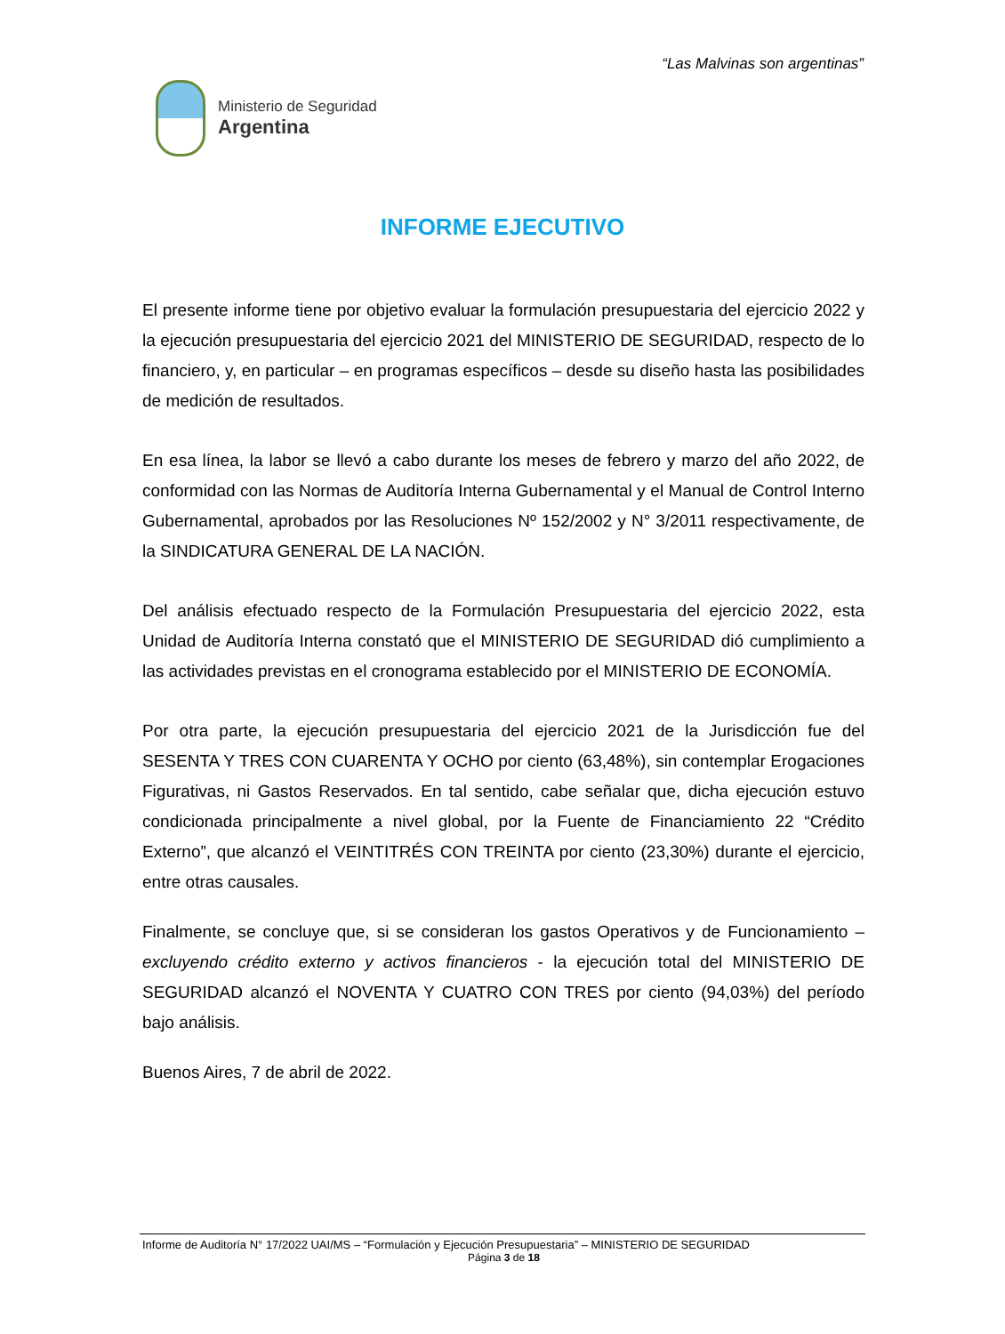“Las Malvinas son argentinas”
Ministerio de Seguridad
Argentina
INFORME EJECUTIVO
El presente informe tiene por objetivo evaluar la formulación presupuestaria del ejercicio 2022 y la ejecución presupuestaria del ejercicio 2021 del MINISTERIO DE SEGURIDAD, respecto de lo financiero, y, en particular – en programas específicos – desde su diseño hasta las posibilidades de medición de resultados.
En esa línea, la labor se llevó a cabo durante los meses de febrero y marzo del año 2022, de conformidad con las Normas de Auditoría Interna Gubernamental y el Manual de Control Interno Gubernamental, aprobados por las Resoluciones Nº 152/2002 y N° 3/2011 respectivamente, de la SINDICATURA GENERAL DE LA NACIÓN.
Del análisis efectuado respecto de la Formulación Presupuestaria del ejercicio 2022, esta Unidad de Auditoría Interna constató que el MINISTERIO DE SEGURIDAD dió cumplimiento a las actividades previstas en el cronograma establecido por el MINISTERIO DE ECONOMÍA.
Por otra parte, la ejecución presupuestaria del ejercicio 2021 de la Jurisdicción fue del SESENTA Y TRES CON CUARENTA Y OCHO por ciento (63,48%), sin contemplar Erogaciones Figurativas, ni Gastos Reservados. En tal sentido, cabe señalar que, dicha ejecución estuvo condicionada principalmente a nivel global, por la Fuente de Financiamiento 22 “Crédito Externo”, que alcanzó el VEINTITRÉS CON TREINTA por ciento (23,30%) durante el ejercicio, entre otras causales.
Finalmente, se concluye que, si se consideran los gastos Operativos y de Funcionamiento – excluyendo crédito externo y activos financieros - la ejecución total del MINISTERIO DE SEGURIDAD alcanzó el NOVENTA Y CUATRO CON TRES por ciento (94,03%) del período bajo análisis.
Buenos Aires, 7 de abril de 2022.
Informe de Auditoría N° 17/2022 UAI/MS – “Formulación y Ejecución Presupuestaria” – MINISTERIO DE SEGURIDAD
Página 3 de 18